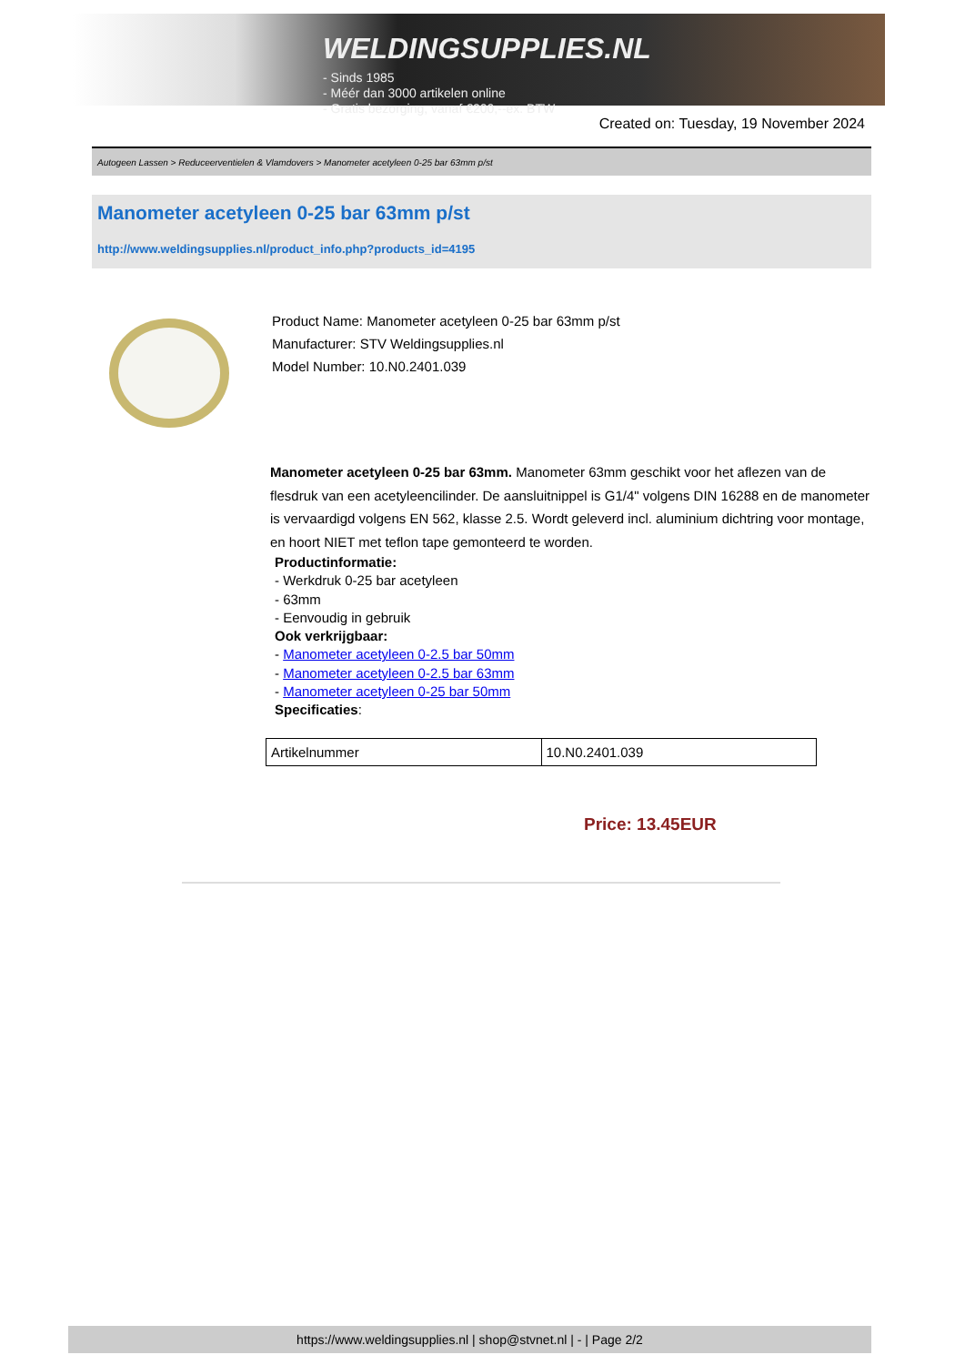WELDINGSUPPLIES.NL
- Sinds 1985
- Méér dan 3000 artikelen online
- Gratis bezorging, vanaf €200,--ex. BTW
Created on: Tuesday, 19 November 2024
Autogeen Lassen > Reduceerventielen & Vlamdovers > Manometer acetyleen 0-25 bar 63mm p/st
Manometer acetyleen 0-25 bar 63mm p/st
http://www.weldingsupplies.nl/product_info.php?products_id=4195
Product Name: Manometer acetyleen 0-25 bar 63mm p/st
Manufacturer: STV Weldingsupplies.nl
Model Number: 10.N0.2401.039
Manometer acetyleen 0-25 bar 63mm. Manometer 63mm geschikt voor het aflezen van de flesdruk van een acetyleencilinder. De aansluitnippel is G1/4" volgens DIN 16288 en de manometer is vervaardigd volgens EN 562, klasse 2.5. Wordt geleverd incl. aluminium dichtring voor montage, en hoort NIET met teflon tape gemonteerd te worden.
Productinformatie:
- Werkdruk 0-25 bar acetyleen
- 63mm
- Eenvoudig in gebruik
Ook verkrijgbaar:
- Manometer acetyleen 0-2.5 bar 50mm
- Manometer acetyleen 0-2.5 bar 63mm
- Manometer acetyleen 0-25 bar 50mm
Specificaties:
| Artikelnummer | 10.N0.2401.039 |
Price: 13.45EUR
https://www.weldingsupplies.nl | shop@stvnet.nl | - | Page 2/2